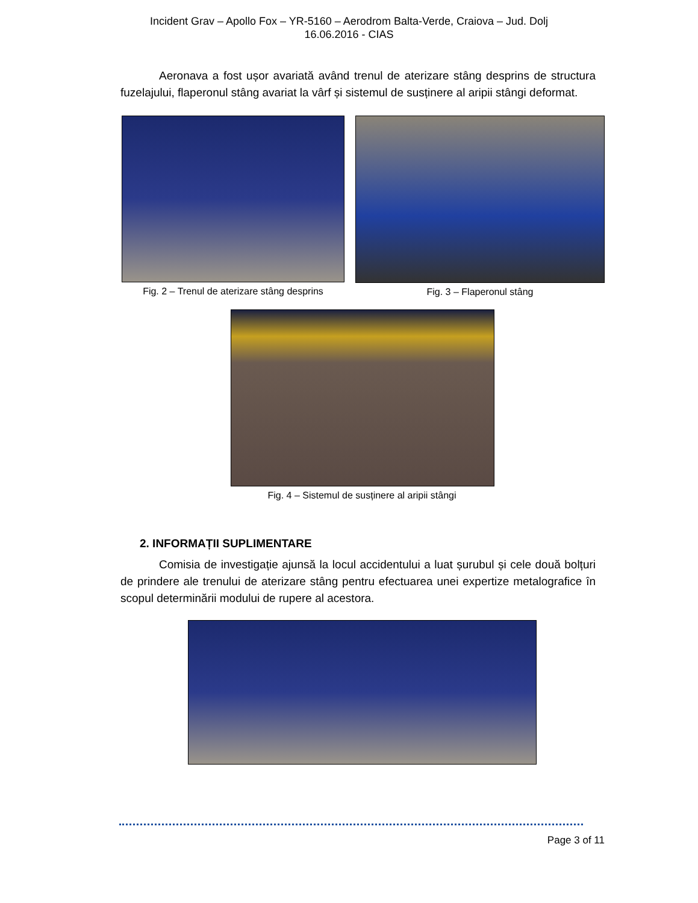Incident Grav – Apollo Fox – YR-5160 – Aerodrom Balta-Verde, Craiova – Jud. Dolj
16.06.2016 - CIAS
Aeronava a fost ușor avariată având trenul de aterizare stâng desprins de structura fuzelajului, flaperonul stâng avariat la vârf și sistemul de susținere al aripii stângi deformat.
Fig. 2 – Trenul de aterizare stâng desprins
Fig. 3 – Flaperonul stâng
Fig. 4 – Sistemul de susținere al aripii stângi
2. INFORMAȚII SUPLIMENTARE
Comisia de investigație ajunsă la locul accidentului a luat șurubul și cele două bolțuri de prindere ale trenului de aterizare stâng pentru efectuarea unei expertize metalografice în scopul determinării modului de rupere al acestora.
Page 3 of 11